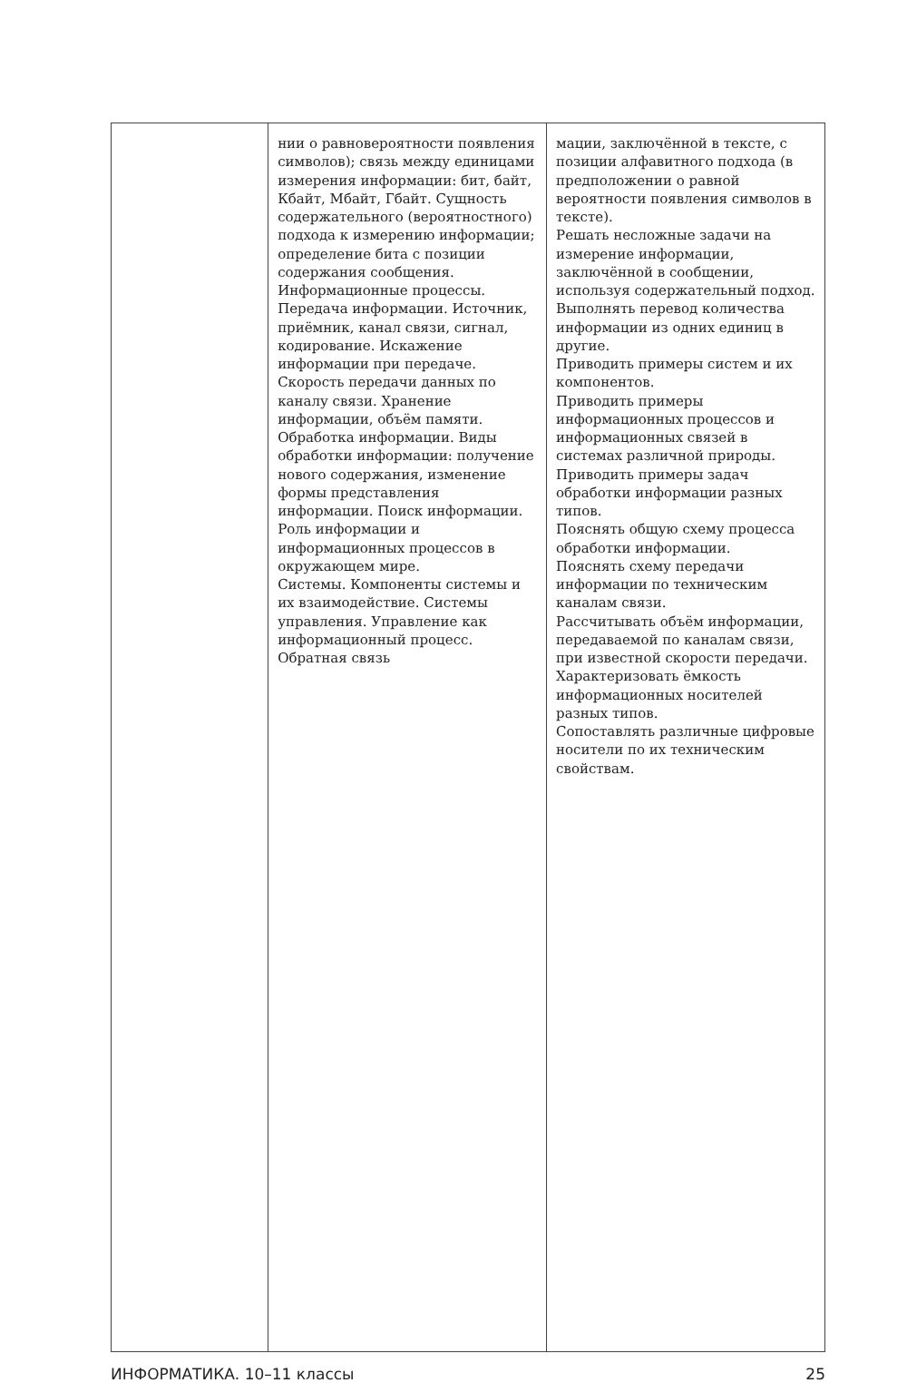| | нии о равновероятности появления символов); связь между единицами измерения информации: бит, байт, Кбайт, Мбайт, Гбайт. Сущность содержательного (вероятностного) подхода к измерению информации; определение бита с позиции содержания сообщения. Информационные процессы. Передача информации. Источник, приёмник, канал связи, сигнал, кодирование. Искажение информации при передаче. Скорость передачи данных по каналу связи. Хранение информации, объём памяти. Обработка информации. Виды обработки информации: получение нового содержания, изменение формы представления информации. Поиск информации. Роль информации и информационных процессов в окружающем мире. Системы. Компоненты системы и их взаимодействие. Системы управления. Управление как информационный процесс. Обратная связь | мации, заключённой в тексте, с позиции алфавитного подхода (в предположении о равной вероятности появления символов в тексте). Решать несложные задачи на измерение информации, заключённой в сообщении, используя содержательный подход. Выполнять перевод количества информации из одних единиц в другие. Приводить примеры систем и их компонентов. Приводить примеры информационных процессов и информационных связей в системах различной природы. Приводить примеры задач обработки информации разных типов. Пояснять общую схему процесса обработки информации. Пояснять схему передачи информации по техническим каналам связи. Рассчитывать объём информации, передаваемой по каналам связи, при известной скорости передачи. Характеризовать ёмкость информационных носителей разных типов. Сопоставлять различные цифровые носители по их техническим свойствам. |
ИНФОРМАТИКА. 10–11 классы 25